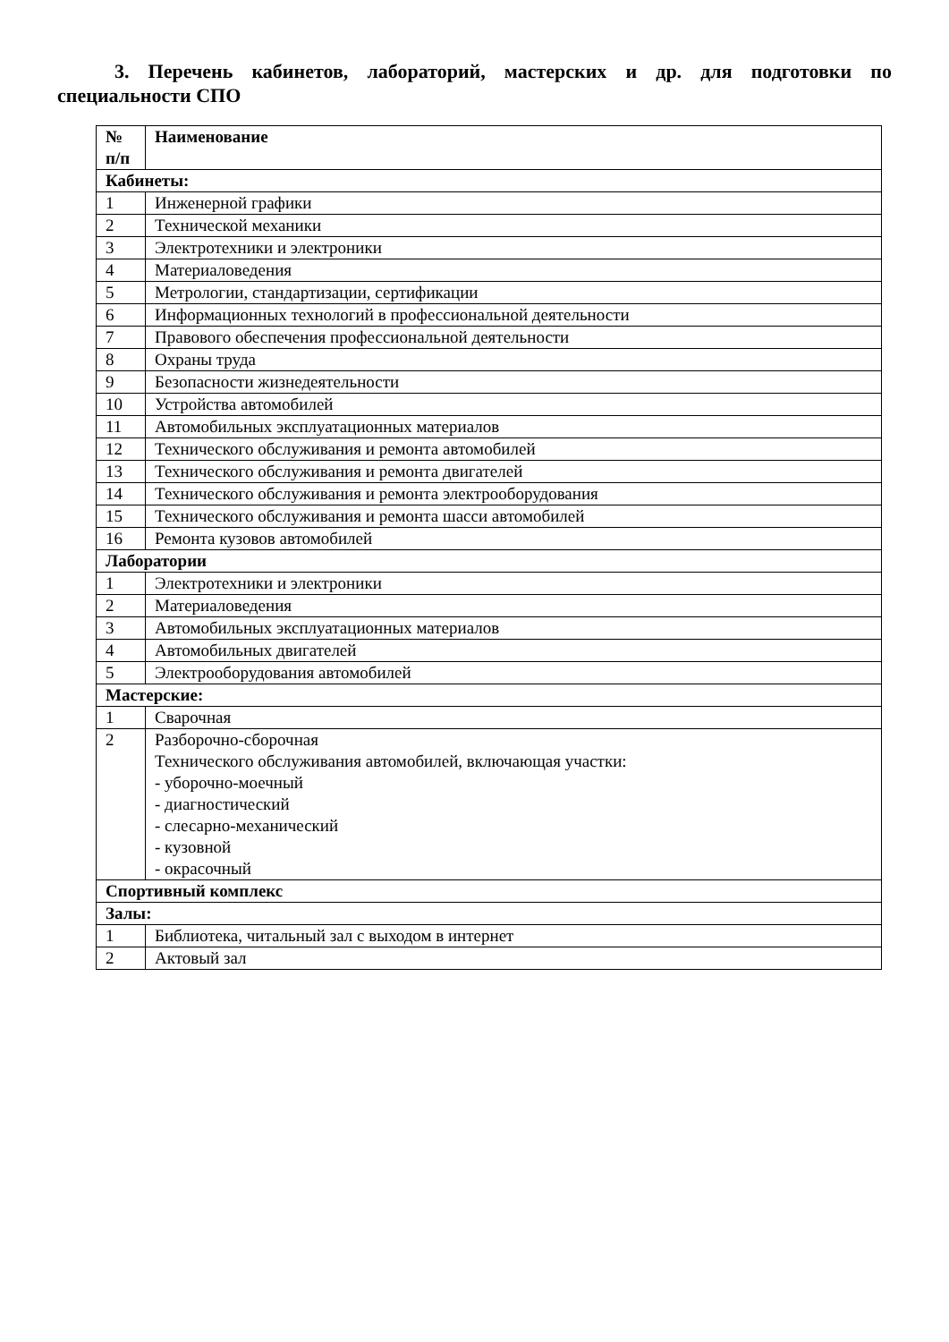3. Перечень кабинетов, лабораторий, мастерских и др. для подготовки по специальности СПО
| № п/п | Наименование |
| --- | --- |
| Кабинеты: | |
| 1 | Инженерной графики |
| 2 | Технической механики |
| 3 | Электротехники и электроники |
| 4 | Материаловедения |
| 5 | Метрологии, стандартизации, сертификации |
| 6 | Информационных технологий в профессиональной деятельности |
| 7 | Правового обеспечения профессиональной деятельности |
| 8 | Охраны труда |
| 9 | Безопасности жизнедеятельности |
| 10 | Устройства автомобилей |
| 11 | Автомобильных эксплуатационных материалов |
| 12 | Технического обслуживания и ремонта автомобилей |
| 13 | Технического обслуживания и ремонта двигателей |
| 14 | Технического обслуживания и ремонта электрооборудования |
| 15 | Технического обслуживания и ремонта шасси автомобилей |
| 16 | Ремонта кузовов автомобилей |
| Лаборатории | |
| 1 | Электротехники и электроники |
| 2 | Материаловедения |
| 3 | Автомобильных эксплуатационных материалов |
| 4 | Автомобильных двигателей |
| 5 | Электрооборудования автомобилей |
| Мастерские: | |
| 1 | Сварочная |
| 2 | Разборочно-сборочная Технического обслуживания автомобилей, включающая участки: - уборочно-моечный - диагностический - слесарно-механический - кузовной - окрасочный |
| Спортивный комплекс | |
| Залы: | |
| 1 | Библиотека, читальный зал с выходом в интернет |
| 2 | Актовый зал |